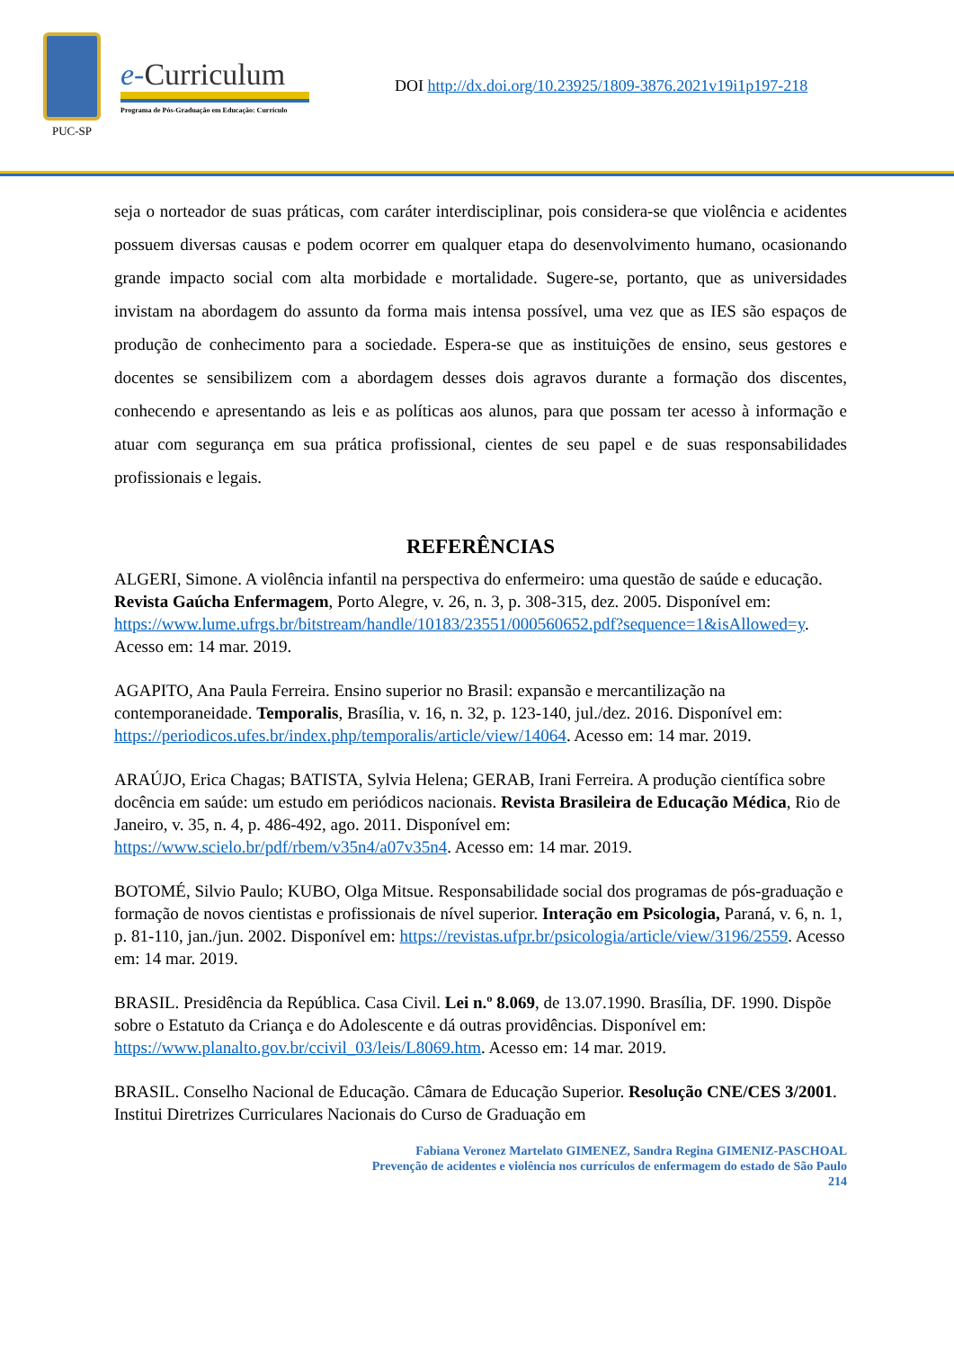PUC-SP
e-Curriculum
Programa de Pós-Graduação em Educação: Currículo
DOI http://dx.doi.org/10.23925/1809-3876.2021v19i1p197-218
seja o norteador de suas práticas, com caráter interdisciplinar, pois considera-se que violência e acidentes possuem diversas causas e podem ocorrer em qualquer etapa do desenvolvimento humano, ocasionando grande impacto social com alta morbidade e mortalidade. Sugere-se, portanto, que as universidades invistam na abordagem do assunto da forma mais intensa possível, uma vez que as IES são espaços de produção de conhecimento para a sociedade. Espera-se que as instituições de ensino, seus gestores e docentes se sensibilizem com a abordagem desses dois agravos durante a formação dos discentes, conhecendo e apresentando as leis e as políticas aos alunos, para que possam ter acesso à informação e atuar com segurança em sua prática profissional, cientes de seu papel e de suas responsabilidades profissionais e legais.
REFERÊNCIAS
ALGERI, Simone. A violência infantil na perspectiva do enfermeiro: uma questão de saúde e educação. Revista Gaúcha Enfermagem, Porto Alegre, v. 26, n. 3, p. 308-315, dez. 2005. Disponível em: https://www.lume.ufrgs.br/bitstream/handle/10183/23551/000560652.pdf?sequence=1&isAllowed=y. Acesso em: 14 mar. 2019.
AGAPITO, Ana Paula Ferreira. Ensino superior no Brasil: expansão e mercantilização na contemporaneidade. Temporalis, Brasília, v. 16, n. 32, p. 123-140, jul./dez. 2016. Disponível em: https://periodicos.ufes.br/index.php/temporalis/article/view/14064. Acesso em: 14 mar. 2019.
ARAÚJO, Erica Chagas; BATISTA, Sylvia Helena; GERAB, Irani Ferreira. A produção científica sobre docência em saúde: um estudo em periódicos nacionais. Revista Brasileira de Educação Médica, Rio de Janeiro, v. 35, n. 4, p. 486-492, ago. 2011. Disponível em: https://www.scielo.br/pdf/rbem/v35n4/a07v35n4. Acesso em: 14 mar. 2019.
BOTOMÉ, Silvio Paulo; KUBO, Olga Mitsue. Responsabilidade social dos programas de pós-graduação e formação de novos cientistas e profissionais de nível superior. Interação em Psicologia, Paraná, v. 6, n. 1, p. 81-110, jan./jun. 2002. Disponível em: https://revistas.ufpr.br/psicologia/article/view/3196/2559. Acesso em: 14 mar. 2019.
BRASIL. Presidência da República. Casa Civil. Lei n.º 8.069, de 13.07.1990. Brasília, DF. 1990. Dispõe sobre o Estatuto da Criança e do Adolescente e dá outras providências. Disponível em: https://www.planalto.gov.br/ccivil_03/leis/L8069.htm. Acesso em: 14 mar. 2019.
BRASIL. Conselho Nacional de Educação. Câmara de Educação Superior. Resolução CNE/CES 3/2001. Institui Diretrizes Curriculares Nacionais do Curso de Graduação em
Fabiana Veronez Martelato GIMENEZ, Sandra Regina GIMENIZ-PASCHOAL
Prevenção de acidentes e violência nos currículos de enfermagem do estado de São Paulo
214